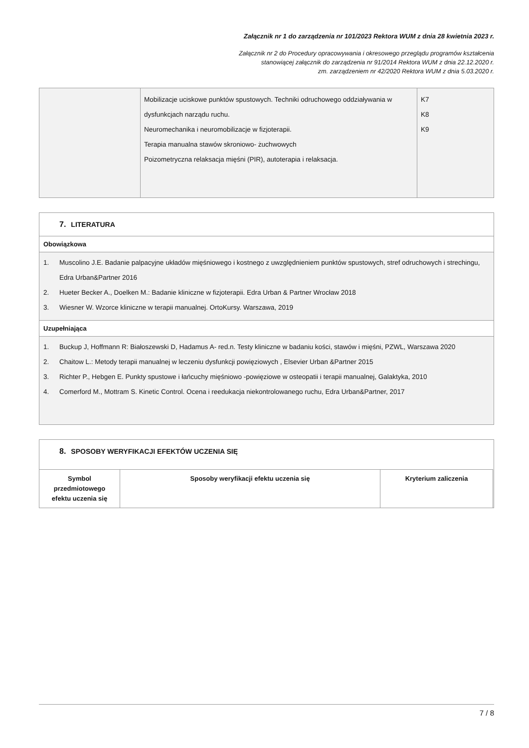Załącznik nr 1 do zarządzenia nr 101/2023 Rektora WUM z dnia 28 kwietnia 2023 r.
Załącznik nr 2 do Procedury opracowywania i okresowego przeglądu programów kształcenia
stanowiącej załącznik do zarządzenia nr 91/2014 Rektora WUM z dnia 22.12.2020 r.
zm. zarządzeniem nr 42/2020 Rektora WUM z dnia 5.03.2020 r.
| | Mobilizacje uciskowe punktów spustowych. Techniki odruchowego oddziaływania w dysfunkcjach narządu ruchu. Neuromechanika i neuromobilizacje w fizjoterapii. Terapia manualna stawów skroniowo- żuchwowych Poizometryczna relaksacja mięśni (PIR), autoterapia i relaksacja. | K7 K8 K9 |
7. LITERATURA
Obowiązkowa
1. Muscolino J.E. Badanie palpacyjne układów mięśniowego i kostnego z uwzględnieniem punktów spustowych, stref odruchowych i strechingu, Edra Urban&Partner 2016
2. Hueter Becker A., Doelken M.: Badanie kliniczne w fizjoterapii. Edra Urban & Partner Wrocław 2018
3. Wiesner W. Wzorce kliniczne w terapii manualnej. OrtoKursy. Warszawa, 2019
Uzupełniająca
1. Buckup J, Hoffmann R: Białoszewski D, Hadamus A- red.n. Testy kliniczne w badaniu kości, stawów i mięśni, PZWL, Warszawa 2020
2. Chaitow L.: Metody terapii manualnej w leczeniu dysfunkcji powięziowych , Elsevier Urban &Partner 2015
3. Richter P., Hebgen E. Punkty spustowe i łańcuchy mięśniowo -powięziowe w osteopatii i terapii manualnej, Galaktyka, 2010
4. Comerford M., Mottram S. Kinetic Control. Ocena i reedukacja niekontrolowanego ruchu, Edra Urban&Partner, 2017
8. SPOSOBY WERYFIKACJI EFEKTÓW UCZENIA SIĘ
| Symbol przedmiotowego efektu uczenia się | Sposoby weryfikacji efektu uczenia się | Kryterium zaliczenia |
| --- | --- | --- |
7 / 8